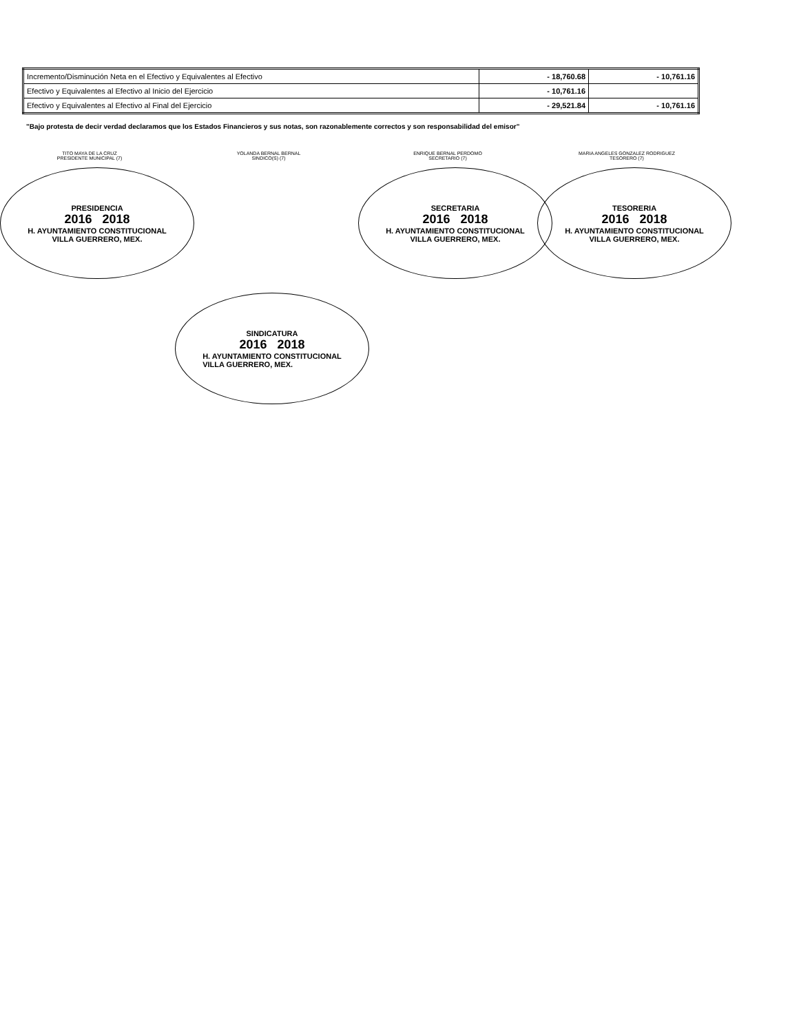| Incremento/Disminución Neta en el Efectivo y Equivalentes al Efectivo | - 18,760.68 | - 10,761.16 |
| Efectivo y Equivalentes al Efectivo al Inicio del Ejercicio | - 10,761.16 | |
| Efectivo y Equivalentes al Efectivo al Final del Ejercicio | - 29,521.84 | - 10,761.16 |
"Bajo protesta de decir verdad declaramos que los Estados Financieros y sus notas, son razonablemente correctos y son responsabilidad del emisor"
TITO MAYA DE LA CRUZ
PRESIDENTE MUNICIPAL (7)
PRESIDENCIA
2016 2018
H. AYUNTAMIENTO CONSTITUCIONAL
VILLA GUERRERO, MEX.
YOLANDA BERNAL BERNAL
SINDICO(S) (7)
ENRIQUE BERNAL PERDOMO
SECRETARIO (7)
SECRETARIA
2016 2018
H. AYUNTAMIENTO CONSTITUCIONAL
VILLA GUERRERO, MEX.
MARIA ANGELES GONZALEZ RODRIGUEZ
TESORERO (7)
TESORERIA
2016 2018
H. AYUNTAMIENTO CONSTITUCIONAL
VILLA GUERRERO, MEX.
SINDICATURA
2016 2018
H. AYUNTAMIENTO CONSTITUCIONAL
VILLA GUERRERO, MEX.